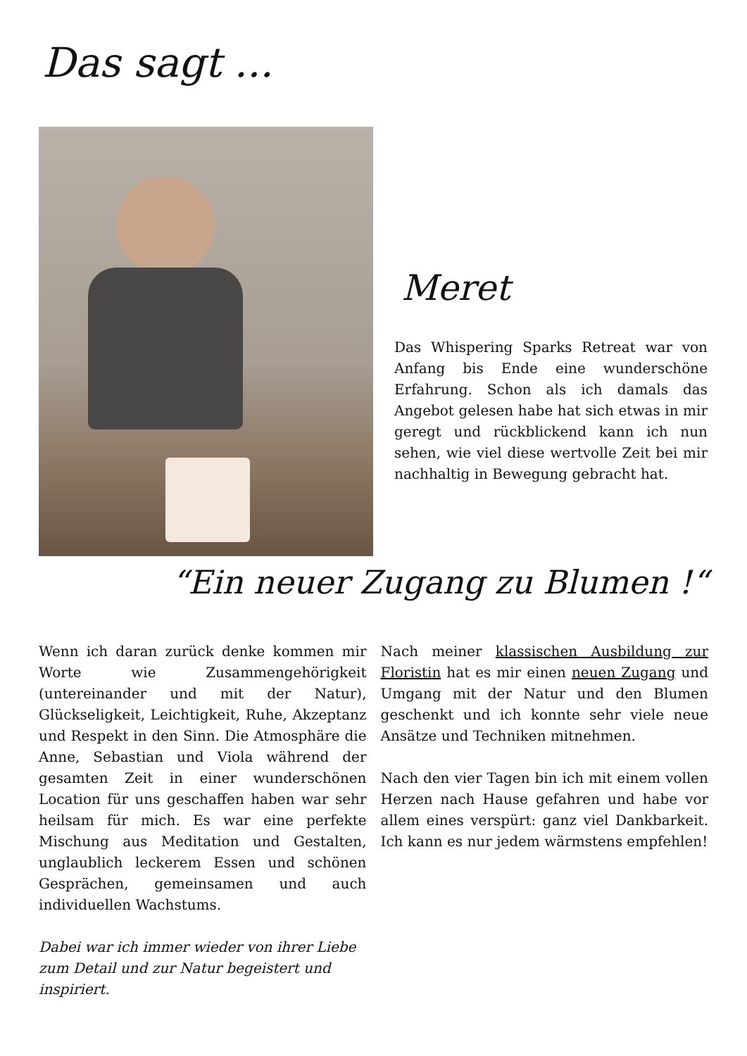Das sagt ...
Meret
Das Whispering Sparks Retreat war von Anfang bis Ende eine wunderschöne Erfahrung. Schon als ich damals das Angebot gelesen habe hat sich etwas in mir geregt und rückblickend kann ich nun sehen, wie viel diese wertvolle Zeit bei mir nachhaltig in Bewegung gebracht hat.
“Ein neuer Zugang zu Blumen !“
Wenn ich daran zurück denke kommen mir Worte wie Zusammengehörigkeit (untereinander und mit der Natur), Glückseligkeit, Leichtigkeit, Ruhe, Akzeptanz und Respekt in den Sinn. Die Atmosphäre die Anne, Sebastian und Viola während der gesamten Zeit in einer wunderschönen Location für uns geschaffen haben war sehr heilsam für mich. Es war eine perfekte Mischung aus Meditation und Gestalten, unglaublich leckerem Essen und schönen Gesprächen, gemeinsamen und auch individuellen Wachstums.
Dabei war ich immer wieder von ihrer Liebe zum Detail und zur Natur begeistert und inspiriert.
Nach meiner klassischen Ausbildung zur Floristin hat es mir einen neuen Zugang und Umgang mit der Natur und den Blumen geschenkt und ich konnte sehr viele neue Ansätze und Techniken mitnehmen.
Nach den vier Tagen bin ich mit einem vollen Herzen nach Hause gefahren und habe vor allem eines verspürt: ganz viel Dankbarkeit. Ich kann es nur jedem wärmstens empfehlen!